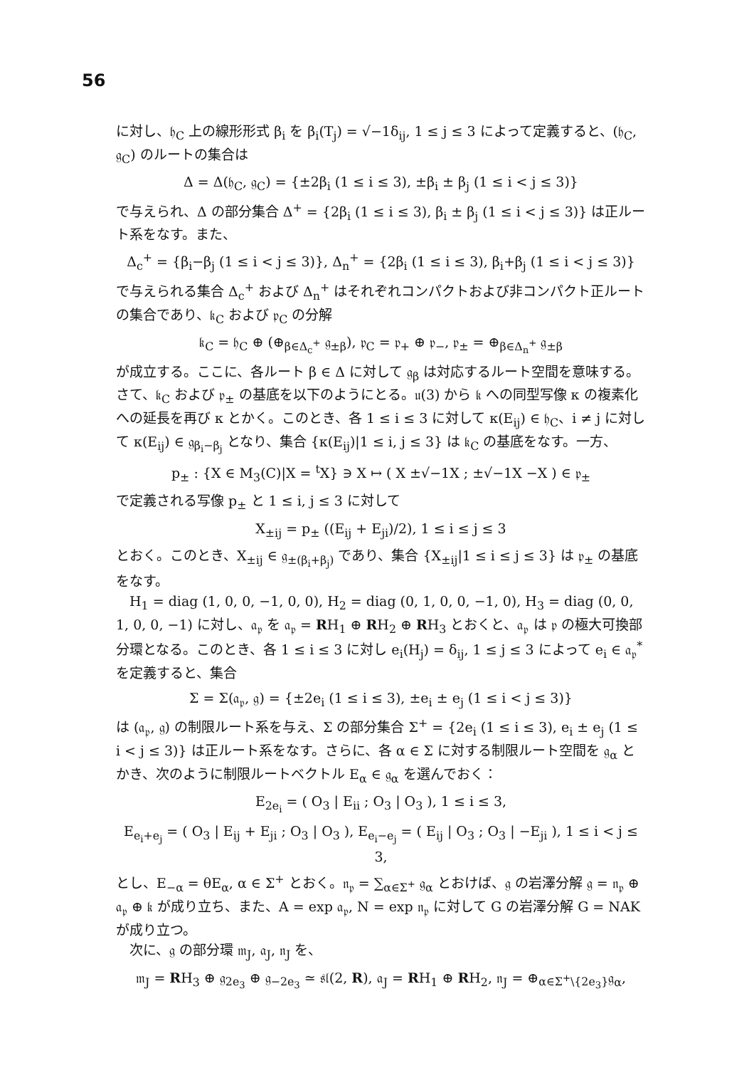56
に対し、𝔥<sub>C</sub> 上の線形形式 β<sub>i</sub> を β<sub>i</sub>(T<sub>j</sub>) = √−1δ<sub>ij</sub>, 1 ≤ j ≤ 3 によって定義すると、(𝔥<sub>C</sub>, 𝔤<sub>C</sub>) のルートの集合は
Δ = Δ(𝔥<sub>C</sub>, 𝔤<sub>C</sub>) = {±2β<sub>i</sub> (1 ≤ i ≤ 3), ±β<sub>i</sub> ± β<sub>j</sub> (1 ≤ i < j ≤ 3)}
で与えられ、Δ の部分集合 Δ<sup>+</sup> = {2β<sub>i</sub> (1 ≤ i ≤ 3), β<sub>i</sub> ± β<sub>j</sub> (1 ≤ i < j ≤ 3)} は正ルート系をなす。また、
Δ<sub>c</sub><sup>+</sup> = {β<sub>i</sub>−β<sub>j</sub> (1 ≤ i < j ≤ 3)}, Δ<sub>n</sub><sup>+</sup> = {2β<sub>i</sub> (1 ≤ i ≤ 3), β<sub>i</sub>+β<sub>j</sub> (1 ≤ i < j ≤ 3)}
で与えられる集合 Δ<sub>c</sub><sup>+</sup> および Δ<sub>n</sub><sup>+</sup> はそれぞれコンパクトおよび非コンパクト正ルートの集合であり、𝔨<sub>C</sub> および 𝔭<sub>C</sub> の分解
𝔨<sub>C</sub> = 𝔥<sub>C</sub> ⊕ (⊕<sub>β∈Δ<sub>c</sub><sup>+</sup></sub> 𝔤<sub>±β</sub>), 𝔭<sub>C</sub> = 𝔭<sub>+</sub> ⊕ 𝔭<sub>−</sub>, 𝔭<sub>±</sub> = ⊕<sub>β∈Δ<sub>n</sub><sup>+</sup></sub> 𝔤<sub>±β</sub>
が成立する。ここに、各ルート β ∈ Δ に対して 𝔤<sub>β</sub> は対応するルート空間を意味する。さて、𝔨<sub>C</sub> および 𝔭<sub>±</sub> の基底を以下のようにとる。𝔲(3) から 𝔨 への同型写像 κ の複素化への延長を再び κ とかく。このとき、各 1 ≤ i ≤ 3 に対して κ(E<sub>ij</sub>) ∈ 𝔥<sub>C</sub>、i ≠ j に対して κ(E<sub>ij</sub>) ∈ 𝔤<sub>β<sub>i</sub>−β<sub>j</sub></sub> となり、集合 {κ(E<sub>ij</sub>)|1 ≤ i, j ≤ 3} は 𝔨<sub>C</sub> の基底をなす。一方、
p<sub>±</sub> : {X ∈ M<sub>3</sub>(C)|X = <sup>t</sup>X} ∋ X ↦ ( X ±√−1X ; ±√−1X −X ) ∈ 𝔭<sub>±</sub>
で定義される写像 p<sub>±</sub> と 1 ≤ i, j ≤ 3 に対して
X<sub>±ij</sub> = p<sub>±</sub> ((E<sub>ij</sub> + E<sub>ji</sub>)/2), 1 ≤ i ≤ j ≤ 3
とおく。このとき、X<sub>±ij</sub> ∈ 𝔤<sub>±(β<sub>i</sub>+β<sub>j</sub>)</sub> であり、集合 {X<sub>±ij</sub>|1 ≤ i ≤ j ≤ 3} は 𝔭<sub>±</sub> の基底をなす。
H<sub>1</sub> = diag (1, 0, 0, −1, 0, 0), H<sub>2</sub> = diag (0, 1, 0, 0, −1, 0), H<sub>3</sub> = diag (0, 0, 1, 0, 0, −1) に対し、𝔞<sub>𝔭</sub> を 𝔞<sub>𝔭</sub> = RH<sub>1</sub> ⊕ RH<sub>2</sub> ⊕ RH<sub>3</sub> とおくと、𝔞<sub>𝔭</sub> は 𝔭 の極大可換部分環となる。このとき、各 1 ≤ i ≤ 3 に対し e<sub>i</sub>(H<sub>j</sub>) = δ<sub>ij</sub>, 1 ≤ j ≤ 3 によって e<sub>i</sub> ∈ 𝔞<sub>𝔭</sub><sup>*</sup> を定義すると、集合
Σ = Σ(𝔞<sub>𝔭</sub>, 𝔤) = {±2e<sub>i</sub> (1 ≤ i ≤ 3), ±e<sub>i</sub> ± e<sub>j</sub> (1 ≤ i < j ≤ 3)}
は (𝔞<sub>𝔭</sub>, 𝔤) の制限ルート系を与え、Σ の部分集合 Σ<sup>+</sup> = {2e<sub>i</sub> (1 ≤ i ≤ 3), e<sub>i</sub> ± e<sub>j</sub> (1 ≤ i < j ≤ 3)} は正ルート系をなす。さらに、各 α ∈ Σ に対する制限ルート空間を 𝔤<sub>α</sub> とかき、次のように制限ルートベクトル E<sub>α</sub> ∈ 𝔤<sub>α</sub> を選んでおく：
E<sub>2e<sub>i</sub></sub> = ( O<sub>3</sub> | E<sub>ii</sub> ; O<sub>3</sub> | O<sub>3</sub> ), 1 ≤ i ≤ 3,
E<sub>e<sub>i</sub>+e<sub>j</sub></sub> = ( O<sub>3</sub> | E<sub>ij</sub> + E<sub>ji</sub> ; O<sub>3</sub> | O<sub>3</sub> ), E<sub>e<sub>i</sub>−e<sub>j</sub></sub> = ( E<sub>ij</sub> | O<sub>3</sub> ; O<sub>3</sub> | −E<sub>ji</sub> ), 1 ≤ i < j ≤ 3,
とし、E<sub>−α</sub> = θE<sub>α</sub>, α ∈ Σ<sup>+</sup> とおく。𝔫<sub>𝔭</sub> = ∑<sub>α∈Σ<sup>+</sup></sub> 𝔤<sub>α</sub> とおけば、𝔤 の岩澤分解 𝔤 = 𝔫<sub>𝔭</sub> ⊕ 𝔞<sub>𝔭</sub> ⊕ 𝔨 が成り立ち、また、A = exp 𝔞<sub>𝔭</sub>, N = exp 𝔫<sub>𝔭</sub> に対して G の岩澤分解 G = NAK が成り立つ。
次に、𝔤 の部分環 𝔪<sub>J</sub>, 𝔞<sub>J</sub>, 𝔫<sub>J</sub> を、
𝔪<sub>J</sub> = RH<sub>3</sub> ⊕ 𝔤<sub>2e<sub>3</sub></sub> ⊕ 𝔤<sub>−2e<sub>3</sub></sub> ≃ 𝔰𝔩(2, R), 𝔞<sub>J</sub> = RH<sub>1</sub> ⊕ RH<sub>2</sub>, 𝔫<sub>J</sub> = ⊕<sub>α∈Σ<sup>+</sup>\{2e<sub>3</sub>}</sub>𝔤<sub>α</sub>,